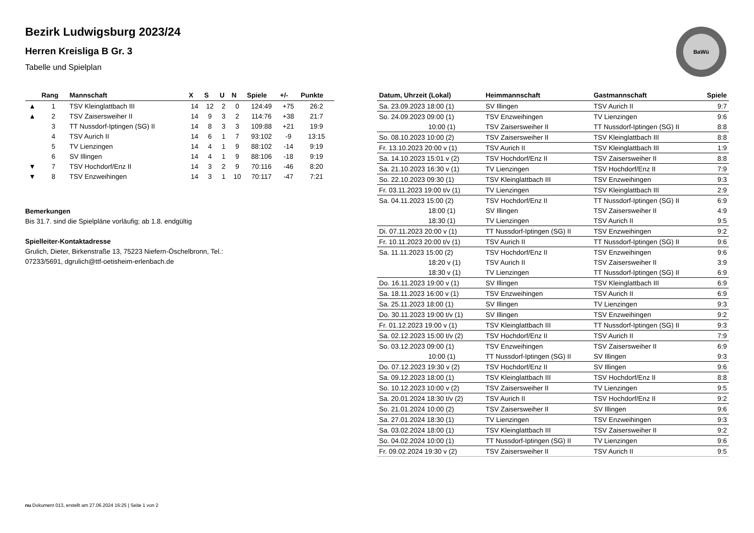BaWü
Bezirk Ludwigsburg 2023/24
Herren Kreisliga B Gr. 3
Tabelle und Spielplan
| | Rang | Mannschaft | X | S | U | N | Spiele | +/- | Punkte |
| --- | --- | --- | --- | --- | --- | --- | --- | --- | --- |
| ▲ | 1 | TSV Kleinglattbach III | 14 | 12 | 2 | 0 | 124:49 | +75 | 26:2 |
| ▲ | 2 | TSV Zaisersweiher II | 14 | 9 | 3 | 2 | 114:76 | +38 | 21:7 |
| | 3 | TT Nussdorf-Iptingen (SG) II | 14 | 8 | 3 | 3 | 109:88 | +21 | 19:9 |
| | 4 | TSV Aurich II | 14 | 6 | 1 | 7 | 93:102 | -9 | 13:15 |
| | 5 | TV Lienzingen | 14 | 4 | 1 | 9 | 88:102 | -14 | 9:19 |
| | 6 | SV Illingen | 14 | 4 | 1 | 9 | 88:106 | -18 | 9:19 |
| ▼ | 7 | TSV Hochdorf/Enz II | 14 | 3 | 2 | 9 | 70:116 | -46 | 8:20 |
| ▼ | 8 | TSV Enzweihingen | 14 | 3 | 1 | 10 | 70:117 | -47 | 7:21 |
Bemerkungen
Bis 31.7. sind die Spielpläne vorläufig; ab 1.8. endgültig
Spielleiter-Kontaktadresse
Grulich, Dieter, Birkenstraße 13, 75223 Niefern-Öschelbronn, Tel.:
07233/5691, dgrulich@ttf-oetisheim-erlenbach.de
| Datum, Uhrzeit (Lokal) | Heimmannschaft | Gastmannschaft | Spiele |
| --- | --- | --- | --- |
| Sa. 23.09.2023 18:00 (1) | SV Illingen | TSV Aurich II | 9:7 |
| So. 24.09.2023 09:00 (1) | TSV Enzweihingen | TV Lienzingen | 9:6 |
| 10:00 (1) | TSV Zaisersweiher II | TT Nussdorf-Iptingen (SG) II | 8:8 |
| So. 08.10.2023 10:00 (2) | TSV Zaisersweiher II | TSV Kleinglattbach III | 8:8 |
| Fr. 13.10.2023 20:00 v (1) | TSV Aurich II | TSV Kleinglattbach III | 1:9 |
| Sa. 14.10.2023 15:01 v (2) | TSV Hochdorf/Enz II | TSV Zaisersweiher II | 8:8 |
| Sa. 21.10.2023 16:30 v (1) | TV Lienzingen | TSV Hochdorf/Enz II | 7:9 |
| So. 22.10.2023 09:30 (1) | TSV Kleinglattbach III | TSV Enzweihingen | 9:3 |
| Fr. 03.11.2023 19:00 t/v (1) | TV Lienzingen | TSV Kleinglattbach III | 2:9 |
| Sa. 04.11.2023 15:00 (2) | TSV Hochdorf/Enz II | TT Nussdorf-Iptingen (SG) II | 6:9 |
| 18:00 (1) | SV Illingen | TSV Zaisersweiher II | 4:9 |
| 18:30 (1) | TV Lienzingen | TSV Aurich II | 9:5 |
| Di. 07.11.2023 20:00 v (1) | TT Nussdorf-Iptingen (SG) II | TSV Enzweihingen | 9:2 |
| Fr. 10.11.2023 20:00 t/v (1) | TSV Aurich II | TT Nussdorf-Iptingen (SG) II | 9:6 |
| Sa. 11.11.2023 15:00 (2) | TSV Hochdorf/Enz II | TSV Enzweihingen | 9:6 |
| 18:20 v (1) | TSV Aurich II | TSV Zaisersweiher II | 3:9 |
| 18:30 v (1) | TV Lienzingen | TT Nussdorf-Iptingen (SG) II | 6:9 |
| Do. 16.11.2023 19:00 v (1) | SV Illingen | TSV Kleinglattbach III | 6:9 |
| Sa. 18.11.2023 16:00 v (1) | TSV Enzweihingen | TSV Aurich II | 6:9 |
| Sa. 25.11.2023 18:00 (1) | SV Illingen | TV Lienzingen | 9:3 |
| Do. 30.11.2023 19:00 t/v (1) | SV Illingen | TSV Enzweihingen | 9:2 |
| Fr. 01.12.2023 19:00 v (1) | TSV Kleinglattbach III | TT Nussdorf-Iptingen (SG) II | 9:3 |
| Sa. 02.12.2023 15:00 t/v (2) | TSV Hochdorf/Enz II | TSV Aurich II | 7:9 |
| So. 03.12.2023 09:00 (1) | TSV Enzweihingen | TSV Zaisersweiher II | 6:9 |
| 10:00 (1) | TT Nussdorf-Iptingen (SG) II | SV Illingen | 9:3 |
| Do. 07.12.2023 19:30 v (2) | TSV Hochdorf/Enz II | SV Illingen | 9:6 |
| Sa. 09.12.2023 18:00 (1) | TSV Kleinglattbach III | TSV Hochdorf/Enz II | 8:8 |
| So. 10.12.2023 10:00 v (2) | TSV Zaisersweiher II | TV Lienzingen | 9:5 |
| Sa. 20.01.2024 18:30 t/v (2) | TSV Aurich II | TSV Hochdorf/Enz II | 9:2 |
| So. 21.01.2024 10:00 (2) | TSV Zaisersweiher II | SV Illingen | 9:6 |
| Sa. 27.01.2024 18:30 (1) | TV Lienzingen | TSV Enzweihingen | 9:3 |
| Sa. 03.02.2024 18:00 (1) | TSV Kleinglattbach III | TSV Zaisersweiher II | 9:2 |
| So. 04.02.2024 10:00 (1) | TT Nussdorf-Iptingen (SG) II | TV Lienzingen | 9:6 |
| Fr. 09.02.2024 19:30 v (2) | TSV Zaisersweiher II | TSV Aurich II | 9:5 |
nu.Dokument 013, erstellt am 27.06.2024 16:25 | Seite 1 von 2